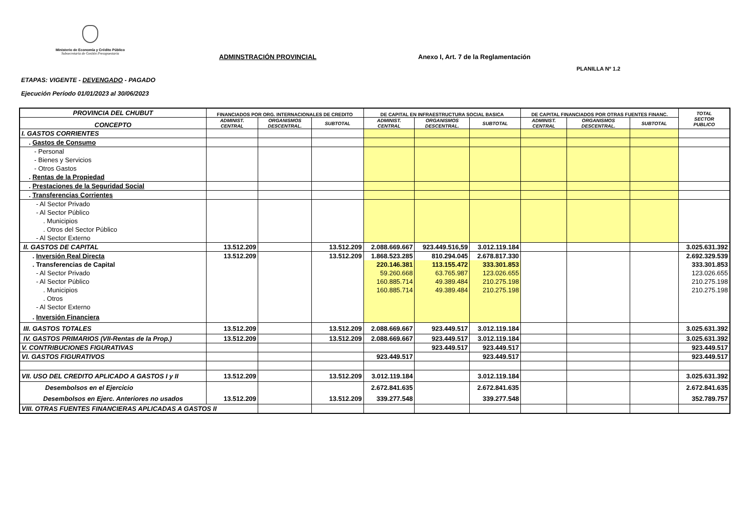Ministerio de Economía y Crédito Público
Subsecretaría de Gestión Presupuestaria
ADMINSTRACIÓN PROVINCIAL
Anexo I, Art. 7 de la Reglamentación
PLANILLA Nº 1.2
ETAPAS: VIGENTE - DEVENGADO - PAGADO
Ejecución Período 01/01/2023 al 30/06/2023
| PROVINCIA DEL CHUBUT | FINANCIADOS POR ORG. INTERNACIONALES DE CREDITO | | | DE CAPITAL EN INFRAESTRUCTURA SOCIAL BASICA | | | DE CAPITAL FINANCIADOS POR OTRAS FUENTES FINANC. | | | TOTAL SECTOR PUBLICO |
| --- | --- | --- | --- | --- | --- | --- | --- | --- | --- | --- |
| CONCEPTO | ADMINIST. CENTRAL | ORGANISMOS DESCENTRAL. | SUBTOTAL | ADMINIST. CENTRAL | ORGANISMOS DESCENTRAL. | SUBTOTAL | ADMINIST. CENTRAL | ORGANISMOS DESCENTRAL. | SUBTOTAL | |
| I. GASTOS CORRIENTES | | | | | | | | | | |
| . Gastos de Consumo | | | | | | | | | | |
| - Personal | | | | | | | | | | |
| - Bienes y Servicios | | | | | | | | | | |
| - Otros Gastos | | | | | | | | | | |
| . Rentas de la Propiedad | | | | | | | | | | |
| . Prestaciones de la Seguridad Social | | | | | | | | | | |
| . Transferencias Corrientes | | | | | | | | | | |
| - Al Sector Privado | | | | | | | | | | |
| - Al Sector Público | | | | | | | | | | |
| . Municipios | | | | | | | | | | |
| . Otros del Sector Público | | | | | | | | | | |
| - Al Sector Externo | | | | | | | | | | |
| II. GASTOS DE CAPITAL | 13.512.209 | | 13.512.209 | 2.088.669.667 | 923.449.516,59 | 3.012.119.184 | | | | 3.025.631.392 |
| . Inversión Real Directa | 13.512.209 | | 13.512.209 | 1.868.523.285 | 810.294.045 | 2.678.817.330 | | | | 2.692.329.539 |
| . Transferencias de Capital | | | | 220.146.381 | 113.155.472 | 333.301.853 | | | | 333.301.853 |
| - Al Sector Privado | | | | 59.260.668 | 63.765.987 | 123.026.655 | | | | 123.026.655 |
| - Al Sector Público | | | | 160.885.714 | 49.389.484 | 210.275.198 | | | | 210.275.198 |
| . Municipios | | | | 160.885.714 | 49.389.484 | 210.275.198 | | | | 210.275.198 |
| . Otros | | | | | | | | | | |
| - Al Sector Externo | | | | | | | | | | |
| . Inversión Financiera | | | | | | | | | | |
| III. GASTOS TOTALES | 13.512.209 | | 13.512.209 | 2.088.669.667 | 923.449.517 | 3.012.119.184 | | | | 3.025.631.392 |
| IV. GASTOS PRIMARIOS (VII-Rentas de la Prop.) | 13.512.209 | | 13.512.209 | 2.088.669.667 | 923.449.517 | 3.012.119.184 | | | | 3.025.631.392 |
| V. CONTRIBUCIONES FIGURATIVAS | | | | | 923.449.517 | 923.449.517 | | | | 923.449.517 |
| VI. GASTOS FIGURATIVOS | | | | 923.449.517 | | 923.449.517 | | | | 923.449.517 |
| VII. USO DEL CREDITO APLICADO A GASTOS I y II | 13.512.209 | | 13.512.209 | 3.012.119.184 | | 3.012.119.184 | | | | 3.025.631.392 |
| Desembolsos en el Ejercicio | | | | 2.672.841.635 | | 2.672.841.635 | | | | 2.672.841.635 |
| Desembolsos en Ejerc. Anteriores no usados | 13.512.209 | | 13.512.209 | 339.277.548 | | 339.277.548 | | | | 352.789.757 |
| VIII. OTRAS FUENTES FINANCIERAS APLICADAS A GASTOS II | | | | | | | | | | |